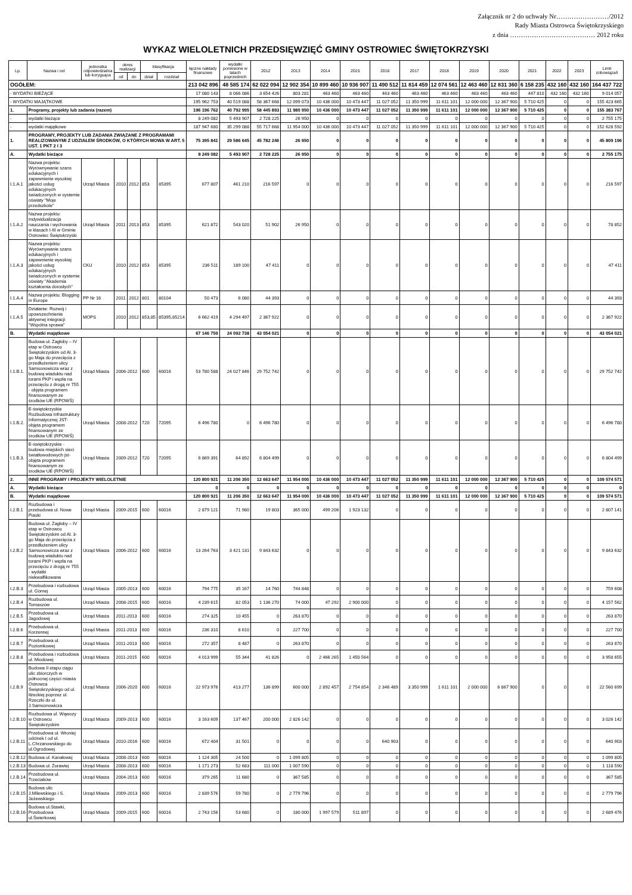Załącznik nr 2 do uchwały Nr……………………/2012
Rady Miasta Ostrowca Świętokrzyskiego
z dnia ………………………………… 2012 roku
WYKAZ WIELOLETNICH PRZEDSIĘWZIĘĆ GMINY OSTROWIEC ŚWIĘTOKRZYSKI
| Lp. | Nazwa i cel | jednostka odpowiedzialna lub koryguąca | okres realizacji | | klasyfikacja | | łączne nakłady finansowe | wydatki poniesione w latach poprzednich | 2012 | 2013 | 2014 | 2015 | 2016 | 2017 | 2018 | 2019 | 2020 | 2021 | 2022 | 2023 | Limit zobowiązań |
| --- | --- | --- | --- | --- | --- | --- | --- | --- | --- | --- | --- | --- | --- | --- | --- | --- | --- | --- | --- | --- | --- |
| | | | od | do | dział | rozdział | | | | | | | | | | | | | | | |
| OGÓŁEM: | | | | | | | 213 042 896 | 48 585 174 | 62 022 094 | 12 902 354 | 10 899 460 | 10 936 907 | 11 490 512 | 11 814 459 | 12 074 561 | 12 463 460 | 12 831 360 | 6 158 235 | 432 160 | 432 160 | 164 437 722 |
| - WYDATKI BIEŻĄCE | | | | | | | 17 080 143 | 8 066 086 | 3 654 426 | 803 281 | 463 460 | 463 460 | 463 460 | 463 460 | 463 460 | 463 460 | 463 460 | 447 810 | 432 160 | 432 160 | 9 014 057 |
| - WYDATKI MAJĄTKOWE | | | | | | | 195 962 753 | 40 519 088 | 58 367 668 | 12 099 073 | 10 436 000 | 10 473 447 | 11 027 052 | 11 350 999 | 11 611 101 | 12 000 000 | 12 367 900 | 5 710 425 | 0 | 0 | 155 423 665 |
| 1. | Programy, projekty lub zadania (razem) | | | | | | 196 196 762 | 40 792 995 | 58 445 893 | 11 980 950 | 10 436 000 | 10 473 447 | 11 027 052 | 11 350 999 | 11 611 101 | 12 000 000 | 12 367 900 | 5 710 425 | 0 | 0 | 155 383 767 |
| - | wydatki bieżące | | | | | | 8 249 082 | 5 493 907 | 2 728 225 | 26 950 | 0 | 0 | 0 | 0 | 0 | 0 | 0 | 0 | 0 | 0 | 2 755 175 |
| - | wydatki majątkowe | | | | | | 187 947 680 | 35 299 088 | 55 717 668 | 11 954 000 | 10 436 000 | 10 473 447 | 11 027 052 | 11 350 999 | 11 611 101 | 12 000 000 | 12 367 900 | 5 710 425 | 0 | 0 | 152 628 592 |
| 1. | PROGRAMY, PROJEKTY LUB ZADANIA ZWIĄZANE Z PROGRAMAMI REALIZOWANYMI Z UDZIAŁEM ŚRODKÓW, O KTÓRYCH MOWA W ART. 5 UST. 1 PKT 2 I 3 | | | | | | 75 395 841 | 29 586 645 | 45 782 246 | 26 950 | 0 | 0 | 0 | 0 | 0 | 0 | 0 | 0 | 0 | 0 | 45 809 196 |
| A. | Wydatki bieżące | | | | | | 8 249 082 | 5 493 907 | 2 728 225 | 26 950 | 0 | 0 | 0 | 0 | 0 | 0 | 0 | 0 | 0 | 0 | 2 755 175 |
| I.1.A.1 | Nazwa projektu: Wyrównywanie szans edukacyjnych i zapewnienie wysokiej jakości usług edukacyjnych świadczonych w systemie oświaty "Moje przedszkole" | Urząd Miasta | 2010 | 2012 | 853 | 85395 | 677 807 | 461 210 | 216 597 | 0 | 0 | 0 | 0 | 0 | 0 | 0 | 0 | 0 | 0 | 0 | 216 597 |
| I.1.A.2 | Nazwa projektu: Indywidualizacja nauczania i wychowania w klasach I-III w Gminie Ostrowiec Świętokrzyski | Urząd Miasta | 2011 | 2013 | 853 | 85395 | 621 872 | 543 020 | 51 902 | 26 950 | 0 | 0 | 0 | 0 | 0 | 0 | 0 | 0 | 0 | 0 | 78 852 |
| I.1.A.3 | Nazwa projektu: Wyrównywanie szans edukacyjnych i zapewnienie wysokiej jakości usług edukacyjnych świadczonych w systemie oświaty "Akademia kształcenia dorosłych" | CKU | 2010 | 2012 | 853 | 85395 | 236 511 | 189 100 | 47 411 | 0 | 0 | 0 | 0 | 0 | 0 | 0 | 0 | 0 | 0 | 0 | 47 411 |
| I.1.A.4 | Nazwa projektu: Blogging in Europe | PP Nr 16 | 2011 | 2012 | 801 | 80104 | 50 473 | 6 080 | 44 393 | 0 | 0 | 0 | 0 | 0 | 0 | 0 | 0 | 0 | 0 | 0 | 44 393 |
| I.1.A.5 | Działanie: Rozwój i upowszechnienie aktywnej integracji "Wspólna sprawa" | MOPS | 2010 | 2012 | 853,85 | 85395,85214 | 6 662 419 | 4 294 497 | 2 367 922 | 0 | 0 | 0 | 0 | 0 | 0 | 0 | 0 | 0 | 0 | 0 | 2 367 922 |
| B. | Wydatki majątkowe | | | | | | 67 146 759 | 24 092 738 | 43 054 021 | 0 | 0 | 0 | 0 | 0 | 0 | 0 | 0 | 0 | 0 | 0 | 43 054 021 |
| I.1.B.1. | Budowa ul. Zagłoby – IV etap w Ostrowcu Świętokrzyskim od Al. 3-go Maja do przecięcia z przedłużeniem ulicy Samsonowicza wraz z budową wiaduktu nad torami PKP i węzła na przecięciu z drogą nr 755 - objęta programem finansowanym ze środków UE (RPOWŚ) | Urząd Miasta | 2006-2012 | | 600 | 60016 | 53 780 588 | 24 027 846 | 29 752 742 | 0 | 0 | 0 | 0 | 0 | 0 | 0 | 0 | 0 | 0 | 0 | 29 752 742 |
| I.1.B.2. | E-świętokrzyskie Rozbudowa Infrastruktury Informatycznej JST-objęta programem finansowanym ze środków UE (RPOWŚ) | Urząd Miasta | 2008-2012 | | 720 | 72095 | 6 496 780 | 0 | 6 496 780 | 0 | 0 | 0 | 0 | 0 | 0 | 0 | 0 | 0 | 0 | 0 | 6 496 780 |
| I.1.B.3. | E-świętokrzyskie - budowa miejskich sieci światłowodowych jst-objęta programem finansowanym ze środków UE (RPOWŚ) | Urząd Miasta | 2009-2012 | | 720 | 72095 | 6 869 391 | 64 892 | 6 804 499 | 0 | 0 | 0 | 0 | 0 | 0 | 0 | 0 | 0 | 0 | 0 | 6 804 499 |
| 2. | INNE PROGRAMY I PROJEKTY WIELOLETNIE | | | | | | 120 800 921 | 11 206 350 | 12 663 647 | 11 954 000 | 10 436 000 | 10 473 447 | 11 027 052 | 11 350 999 | 11 611 101 | 12 000 000 | 12 367 900 | 5 710 425 | 0 | 0 | 109 574 571 |
| A. | Wydatki bieżące | | | | | | 0 | 0 | 0 | 0 | 0 | 0 | 0 | 0 | 0 | 0 | 0 | 0 | 0 | 0 | 0 |
| B. | Wydatki majątkowe | | | | | | 120 800 921 | 11 206 350 | 12 663 647 | 11 954 000 | 10 436 000 | 10 473 447 | 11 027 052 | 11 350 999 | 11 611 101 | 12 000 000 | 12 367 900 | 5 710 425 | 0 | 0 | 109 574 571 |
| I.2.B.1 | Rozbudowa i przebudowa ul. Nowe Piaski | Urząd Miasta | 2009-2015 | | 600 | 60016 | 2 879 121 | 71 980 | 19 803 | 365 000 | 499 206 | 1 923 132 | 0 | 0 | 0 | 0 | 0 | 0 | 0 | 0 | 2 807 141 |
| I.2.B.2 | Budowa ul. Zagłoby – IV etap w Ostrowcu Świętokrzyskim od Al. 3-go Maja do przecięcia z przedłużeniem ulicy Samsonowicza wraz z budową wiaduktu nad torami PKP i węzła na przecięciu z drogą nr 755 - wydatki niekwalfikowane | Urząd Miasta | 2006-2012 | | 600 | 60016 | 13 264 763 | 3 421 131 | 9 843 632 | 0 | 0 | 0 | 0 | 0 | 0 | 0 | 0 | 0 | 0 | 0 | 9 843 632 |
| I.2.B.3 | Przebudowa i rozbudowa ul. Górnej | Urząd Miasta | 2005-2013 | | 600 | 60016 | 794 775 | 35 167 | 14 760 | 744 848 | 0 | 0 | 0 | 0 | 0 | 0 | 0 | 0 | 0 | 0 | 759 608 |
| I.2.B.4 | Rozbudowa ul. Tomaszów | Urząd Miasta | 2008-2015 | | 600 | 60016 | 4 239 615 | 82 053 | 1 136 270 | 74 000 | 47 292 | 2 900 000 | 0 | 0 | 0 | 0 | 0 | 0 | 0 | 0 | 4 157 562 |
| I.2.B.5 | Przebudowa ul. Jagodowej | Urząd Miasta | 2011-2013 | | 600 | 60016 | 274 325 | 10 455 | 0 | 263 870 | 0 | 0 | 0 | 0 | 0 | 0 | 0 | 0 | 0 | 0 | 263 870 |
| I.2.B.6 | Przebudowa ul. Korzennej | Urząd Miasta | 2011-2013 | | 600 | 60016 | 236 310 | 8 610 | 0 | 227 700 | 0 | 0 | 0 | 0 | 0 | 0 | 0 | 0 | 0 | 0 | 227 700 |
| I.2.B.7 | Przebudowa ul. Poziomkowej | Urząd Miasta | 2011-2013 | | 600 | 60016 | 272 357 | 8 487 | 0 | 263 870 | 0 | 0 | 0 | 0 | 0 | 0 | 0 | 0 | 0 | 0 | 263 870 |
| I.2.B.8 | Przebudowa i rozbudowa ul. Miodowej | Urząd Miasta | 2011-2015 | | 600 | 60016 | 4 013 999 | 55 344 | 41 826 | 0 | 2 466 265 | 1 450 564 | 0 | 0 | 0 | 0 | 0 | 0 | 0 | 0 | 3 958 655 |
| I.2.B.9 | Budowa II etapu ciągu ulic zbiorczych w północnej części miasta Ostrowca Świętokrzyskiego od ul. Iłżeckiej poprzez ul. Rzeczki do ul. J.Samsonowicza | Urząd Miasta | 2006-2020 | | 600 | 60016 | 22 973 976 | 413 277 | 136 899 | 600 000 | 2 892 457 | 2 754 854 | 2 346 489 | 3 350 999 | 1 611 101 | 2 000 000 | 6 867 900 | 0 | 0 | 0 | 22 560 699 |
| I.2.B.10 | Rozbudowa ul. Wąwozy w Ostrowcu Świętokrzyskim | Urząd Miasta | 2009-2013 | | 600 | 60016 | 3 163 609 | 137 467 | 200 000 | 2 826 142 | 0 | 0 | 0 | 0 | 0 | 0 | 0 | 0 | 0 | 0 | 3 026 142 |
| I.2.B.11 | Przebudowa ul. Wroniej odcinek I od ul. L.Chrzanowskiego do ul.Ogrodowej | Urząd Miasta | 2010-2016 | | 600 | 60016 | 672 404 | 31 501 | 0 | 0 | 0 | 0 | 640 903 | 0 | 0 | 0 | 0 | 0 | 0 | 0 | 640 903 |
| I.2.B.12 | Budowa ul. Kanałowej | Urząd Miasta | 2008-2013 | | 600 | 60016 | 1 124 305 | 24 500 | 0 | 1 099 805 | 0 | 0 | 0 | 0 | 0 | 0 | 0 | 0 | 0 | 0 | 1 099 805 |
| I.2.B.13 | Budowa ul. Żurawiej | Urząd Miasta | 2008-2013 | | 600 | 60016 | 1 171 273 | 52 683 | 111 000 | 1 007 590 | 0 | 0 | 0 | 0 | 0 | 0 | 0 | 0 | 0 | 0 | 1 118 590 |
| I.2.B.14 | Przebudowa ul. Trzeciaków | Urząd Miasta | 2004-2013 | | 600 | 60016 | 379 265 | 11 680 | 0 | 367 585 | 0 | 0 | 0 | 0 | 0 | 0 | 0 | 0 | 0 | 0 | 367 585 |
| I.2.B.15 | Budowa ulic J.Milewskiego i S. Jeżewskiego | Urząd Miasta | 2009-2013 | | 600 | 60016 | 2 839 576 | 59 780 | 0 | 2 779 796 | 0 | 0 | 0 | 0 | 0 | 0 | 0 | 0 | 0 | 0 | 2 779 796 |
| I.2.B.16 | Budowa ul.Stawki, Przebudowa ul.Świerkowej | Urząd Miasta | 2009-2015 | | 600 | 60016 | 2 743 156 | 53 680 | 0 | 180 000 | 1 997 579 | 511 897 | 0 | 0 | 0 | 0 | 0 | 0 | 0 | 0 | 2 689 476 |